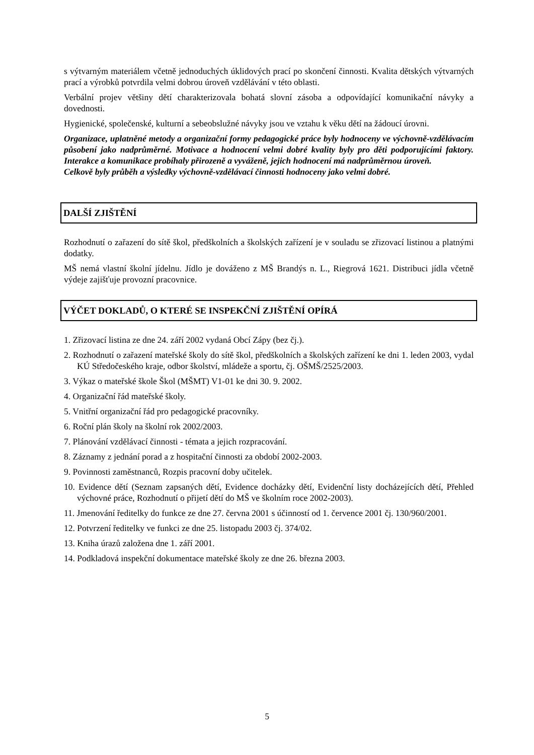s výtvarným materiálem včetně jednoduchých úklidových prací po skončení činnosti. Kvalita dětských výtvarných prací a výrobků potvrdila velmi dobrou úroveň vzdělávání v této oblasti.
Verbální projev většiny dětí charakterizovala bohatá slovní zásoba a odpovídající komunikační návyky a dovednosti.
Hygienické, společenské, kulturní a sebeobslužné návyky jsou ve vztahu k věku dětí na žádoucí úrovni.
Organizace, uplatněné metody a organizační formy pedagogické práce byly hodnoceny ve výchovně-vzdělávacím působení jako nadprůměrné. Motivace a hodnocení velmi dobré kvality byly pro děti podporujícími faktory. Interakce a komunikace probíhaly přirozeně a vyváženě, jejich hodnocení má nadprůměrnou úroveň.
Celkově byly průběh a výsledky výchovně-vzdělávací činnosti hodnoceny jako velmi dobré.
DALŠÍ ZJIŠTĚNÍ
Rozhodnutí o zařazení do sítě škol, předškolních a školských zařízení je v souladu se zřizovací listinou a platnými dodatky.
MŠ nemá vlastní školní jídelnu. Jídlo je dováženo z MŠ Brandýs n. L., Riegrová 1621. Distribuci jídla včetně výdeje zajišťuje provozní pracovnice.
VÝČET DOKLADŮ, O KTERÉ SE INSPEKČNÍ ZJIŠTĚNÍ OPÍRÁ
1. Zřizovací listina ze dne 24. září 2002 vydaná Obcí Zápy (bez čj.).
2. Rozhodnutí o zařazení mateřské školy do sítě škol, předškolních a školských zařízení ke dni 1. leden 2003, vydal KÚ Středočeského kraje, odbor školství, mládeže a sportu, čj. OŠMŠ/2525/2003.
3. Výkaz o mateřské škole Škol (MŠMT) V1-01 ke dni 30. 9. 2002.
4. Organizační řád mateřské školy.
5. Vnitřní organizační řád pro pedagogické pracovníky.
6. Roční plán školy na školní rok 2002/2003.
7. Plánování vzdělávací činnosti - témata a jejich rozpracování.
8. Záznamy z jednání porad a z hospitační činnosti za období 2002-2003.
9. Povinnosti zaměstnanců, Rozpis pracovní doby učitelek.
10. Evidence dětí (Seznam zapsaných dětí, Evidence docházky dětí, Evidenční listy docházejících dětí, Přehled výchovné práce, Rozhodnutí o přijetí dětí do MŠ ve školním roce 2002-2003).
11. Jmenování ředitelky do funkce ze dne 27. června 2001 s účinností od 1. července 2001 čj. 130/960/2001.
12. Potvrzení ředitelky ve funkci ze dne 25. listopadu 2003 čj. 374/02.
13. Kniha úrazů založena dne 1. září 2001.
14. Podkladová inspekční dokumentace mateřské školy ze dne 26. března 2003.
5